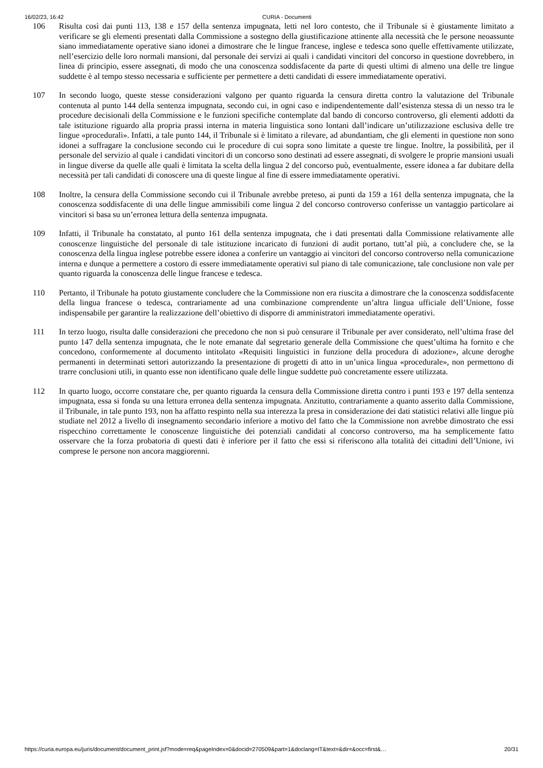16/02/23, 16:42 CURIA - Documenti
106 Risulta così dai punti 113, 138 e 157 della sentenza impugnata, letti nel loro contesto, che il Tribunale si è giustamente limitato a verificare se gli elementi presentati dalla Commissione a sostegno della giustificazione attinente alla necessità che le persone neoassunte siano immediatamente operative siano idonei a dimostrare che le lingue francese, inglese e tedesca sono quelle effettivamente utilizzate, nell’esercizio delle loro normali mansioni, dal personale dei servizi ai quali i candidati vincitori del concorso in questione dovrebbero, in linea di principio, essere assegnati, di modo che una conoscenza soddisfacente da parte di questi ultimi di almeno una delle tre lingue suddette è al tempo stesso necessaria e sufficiente per permettere a detti candidati di essere immediatamente operativi.
107 In secondo luogo, queste stesse considerazioni valgono per quanto riguarda la censura diretta contro la valutazione del Tribunale contenuta al punto 144 della sentenza impugnata, secondo cui, in ogni caso e indipendentemente dall’esistenza stessa di un nesso tra le procedure decisionali della Commissione e le funzioni specifiche contemplate dal bando di concorso controverso, gli elementi addotti da tale istituzione riguardo alla propria prassi interna in materia linguistica sono lontani dall’indicare un’utilizzazione esclusiva delle tre lingue «procedurali». Infatti, a tale punto 144, il Tribunale si è limitato a rilevare, ad abundantiam, che gli elementi in questione non sono idonei a suffragare la conclusione secondo cui le procedure di cui sopra sono limitate a queste tre lingue. Inoltre, la possibilità, per il personale del servizio al quale i candidati vincitori di un concorso sono destinati ad essere assegnati, di svolgere le proprie mansioni usuali in lingue diverse da quelle alle quali è limitata la scelta della lingua 2 del concorso può, eventualmente, essere idonea a far dubitare della necessità per tali candidati di conoscere una di queste lingue al fine di essere immediatamente operativi.
108 Inoltre, la censura della Commissione secondo cui il Tribunale avrebbe preteso, ai punti da 159 a 161 della sentenza impugnata, che la conoscenza soddisfacente di una delle lingue ammissibili come lingua 2 del concorso controverso conferisse un vantaggio particolare ai vincitori si basa su un’erronea lettura della sentenza impugnata.
109 Infatti, il Tribunale ha constatato, al punto 161 della sentenza impugnata, che i dati presentati dalla Commissione relativamente alle conoscenze linguistiche del personale di tale istituzione incaricato di funzioni di audit portano, tutt’al più, a concludere che, se la conoscenza della lingua inglese potrebbe essere idonea a conferire un vantaggio ai vincitori del concorso controverso nella comunicazione interna e dunque a permettere a costoro di essere immediatamente operativi sul piano di tale comunicazione, tale conclusione non vale per quanto riguarda la conoscenza delle lingue francese e tedesca.
110 Pertanto, il Tribunale ha potuto giustamente concludere che la Commissione non era riuscita a dimostrare che la conoscenza soddisfacente della lingua francese o tedesca, contrariamente ad una combinazione comprendente un’altra lingua ufficiale dell’Unione, fosse indispensabile per garantire la realizzazione dell’obiettivo di disporre di amministratori immediatamente operativi.
111 In terzo luogo, risulta dalle considerazioni che precedono che non si può censurare il Tribunale per aver considerato, nell’ultima frase del punto 147 della sentenza impugnata, che le note emanate dal segretario generale della Commissione che quest’ultima ha fornito e che concedono, conformemente al documento intitolato «Requisiti linguistici in funzione della procedura di adozione», alcune deroghe permanenti in determinati settori autorizzando la presentazione di progetti di atto in un’unica lingua «procedurale», non permettono di trarre conclusioni utili, in quanto esse non identificano quale delle lingue suddette può concretamente essere utilizzata.
112 In quarto luogo, occorre constatare che, per quanto riguarda la censura della Commissione diretta contro i punti 193 e 197 della sentenza impugnata, essa si fonda su una lettura erronea della sentenza impugnata. Anzitutto, contrariamente a quanto asserito dalla Commissione, il Tribunale, in tale punto 193, non ha affatto respinto nella sua interezza la presa in considerazione dei dati statistici relativi alle lingue più studiate nel 2012 a livello di insegnamento secondario inferiore a motivo del fatto che la Commissione non avrebbe dimostrato che essi rispecchino correttamente le conoscenze linguistiche dei potenziali candidati al concorso controverso, ma ha semplicemente fatto osservare che la forza probatoria di questi dati è inferiore per il fatto che essi si riferiscono alla totalità dei cittadini dell’Unione, ivi comprese le persone non ancora maggiorenni.
https://curia.europa.eu/juris/document/document_print.jsf?mode=req&pageIndex=0&docid=270509&part=1&doclang=IT&text=&dir=&occ=first&… 20/31